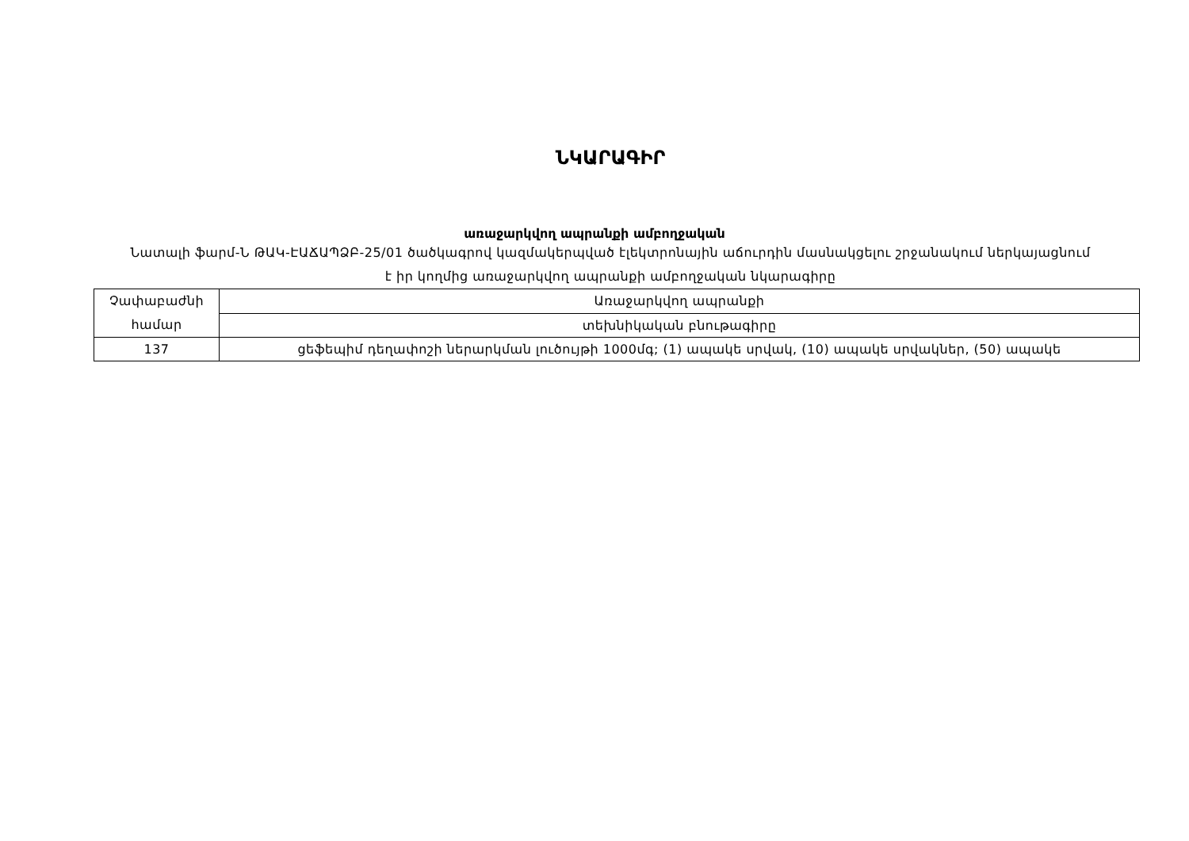ՆԿԱՐԱԳԻՐ
առաջարկվող ապրանքի ամբողջական
Նատալի ֆարմ-Ն ԹԱԿ-ԷԱՃԱՊՁԲ-25/01 ծածկագրով կազմակերպված էլեկտրոնային աճուրդին մասնակցելու շրջանակում ներկայացնում է իր կողմից առաջարկվող ապրանքի ամբողջական նկարագիրը
| Չափաբաժնի համար | Առաջարկվող ապրանքի |
| | տեխնիկական բնութագիրը |
| 137 | ցեֆեպիմ դեղափոշի ներարկման լուծույթի 1000մգ; (1) ապակե սրվակ, (10) ապակե սրվակներ, (50) ապակե |